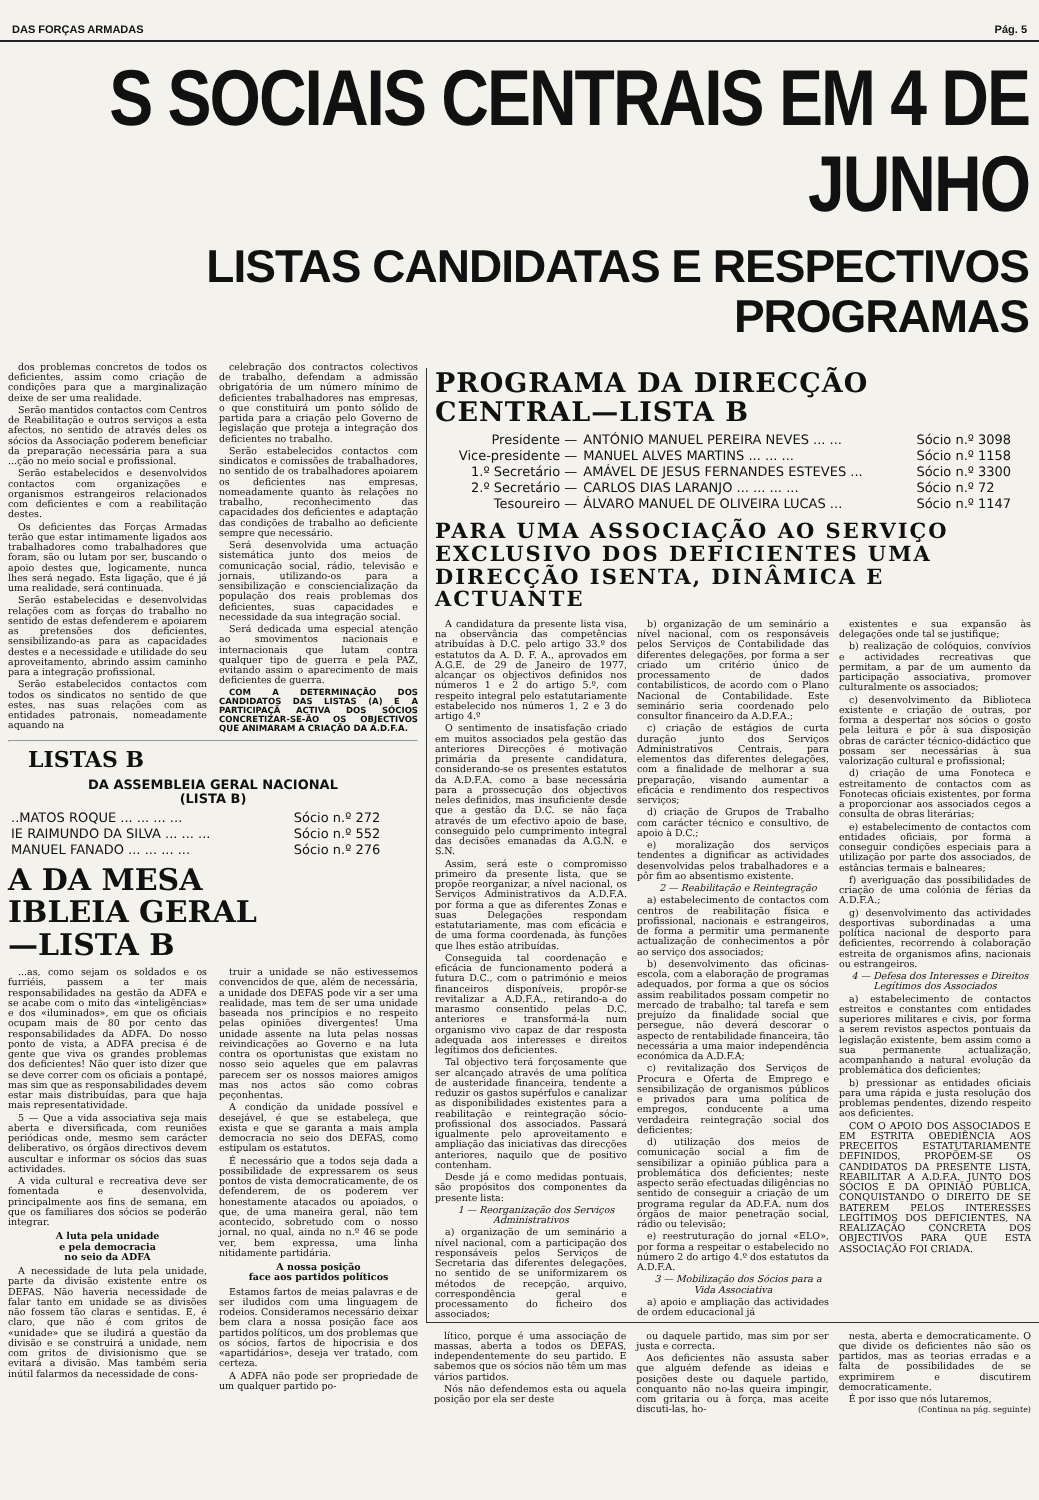DAS FORÇAS ARMADAS Pág. 5
S SOCIAIS CENTRAIS EM 4 DE JUNHO
LISTAS CANDIDATAS E RESPECTIVOS PROGRAMAS
dos problemas concretos de todos os deficientes, assim como criação de condições para que a marginalização deixe de ser uma realidade.
Serão mantidos contactos com Centros de Reabilitação e outros serviços a esta afectos, no sentido de através deles os sócios da Associação poderem beneficiar da preparação necessária para a sua ...ção no meio social e profissional.
Serão estabelecidos e desenvolvidos contactos com organizações e organismos estrangeiros relacionados com deficientes e com a reabilitação destes.
Os deficientes das Forças Armadas terão que estar intimamente ligados aos trabalhadores como trabalhadores que foram, são ou lutam por ser, buscando o apoio destes que, logicamente, nunca lhes será negado. Esta ligação, que é já uma realidade, será continuada.
Serão estabelecidas e desenvolvidas relações com as forças do trabalho no sentido de estas defenderem e apoiarem as pretensões dos deficientes, sensibilizando-as para as capacidades destes e a necessidade e utilidade do seu aproveitamento, abrindo assim caminho para a integração profissional.
Serão estabelecidos contactos com todos os sindicatos no sentido de que estes, nas suas relações com as entidades patronais, nomeadamente aquando na
celebração dos contractos colectivos de trabalho, defendam a admissão obrigatória de um número mínimo de deficientes trabalhadores nas empresas, o que constituirá um ponto sólido de partida para a criação pelo Governo de legislação que proteja a integração dos deficientes no trabalho.
Serão estabelecidos contactos com sindicatos e comissões de trabalhadores, no sentido de os trabalhadores apoiarem os deficientes nas empresas, nomeadamente quanto às relações no trabalho, reconhecimento das capacidades dos deficientes e adaptação das condições de trabalho ao deficiente sempre que necessário.
Será desenvolvida uma actuação sistemática junto dos meios de comunicação social, rádio, televisão e jornais, utilizando-os para a sensibilização e consciencialização da população dos reais problemas dos deficientes, suas capacidades e necessidade da sua integração social.
Será dedicada uma especial atenção ao smovimentos nacionais e internacionais que lutam contra qualquer tipo de guerra e pela PAZ, evitando assim o aparecimento de mais deficientes de guerra.
COM A DETERMINAÇÃO DOS CANDIDATOS DAS LISTAS (A) E A PARTICIPAÇÃ ACTIVA DOS SÓCIOS CONCRETIZAR-SE-ÃO OS OBJECTIVOS QUE ANIMARAM A CRIAÇÃO DA A.D.F.A.
LISTAS B
DA ASSEMBLEIA GERAL NACIONAL
(LISTA B)
| ..MATOS ROQUE ... ... ... ... | Sócio n.º 272 |
| IE RAIMUNDO DA SILVA ... ... ... | Sócio n.º 552 |
| MANUEL FANADO ... ... ... ... | Sócio n.º 276 |
A DA MESA
IBLEIA GERAL
—LISTA B
...as, como sejam os soldados e os furriéis, passem a ter mais responsabilidades na gestão da ADFA e se acabe com o mito das «inteligências» e dos «iluminados», em que os oficiais ocupam mais de 80 por cento das responsabilidades da ADFA. Do nosso ponto de vista, a ADFA precisa é de gente que viva os grandes problemas dos deficientes! Não quer isto dizer que se deve correr com os oficiais a pontapé, mas sim que as responsabilidades devem estar mais distribuídas, para que haja mais representatividade.
5 — Que a vida associativa seja mais aberta e diversificada, com reuniões periódicas onde, mesmo sem carácter deliberativo, os órgãos directivos devem auscultar e informar os sócios das suas actividades.
A vida cultural e recreativa deve ser fomentada e desenvolvida, principalmente aos fins de semana, em que os familiares dos sócios se poderão integrar.
A luta pela unidade
e pela democracia
no seio da ADFA
A necessidade de luta pela unidade, parte da divisão existente entre os DEFAS. Não haveria necessidade de falar tanto em unidade se as divisões não fossem tão claras e sentidas. E, é claro, que não é com gritos de «unidade» que se iludirá a questão da divisão e se construirá a unidade, nem com gritos de divisionismo que se evitará a divisão. Mas também seria inútil falarmos da necessidade de cons-
truir a unidade se não estivessemos convencidos de que, além de necessária, a unidade dos DEFAS pode vir a ser uma realidade, mas tem de ser uma unidade baseada nos princípios e no respeito pelas opiniões divergentes! Uma unidade assente na luta pelas nossas reivindicações ao Governo e na luta contra os oportunistas que existam no nosso seio aqueles que em palavras parecem ser os nossos maiores amigos mas nos actos são como cobras peçonhentas.
A condição da unidade possível e desejável, é que se estabeleça, que exista e que se garanta a mais ampla democracia no seio dos DEFAS, como estipulam os estatutos.
É necessário que a todos seja dada a possibilidade de expressarem os seus pontos de vista democraticamente, de os defenderem, de os poderem ver honestamente atacados ou apoiados, o que, de uma maneira geral, não tem acontecido, sobretudo com o nosso jornal, no qual, ainda no n.º 46 se pode ver, bem expressa, uma linha nitidamente partidária.
A nossa posição
face aos partidos políticos
Estamos fartos de meias palavras e de ser iludidos com uma linguagem de rodeios. Consideramos necessário deixar bem clara a nossa posição face aos partidos políticos, um dos problemas que os sócios, fartos de hipocrisia e dos «apartidários», deseja ver tratado, com certeza.
A ADFA não pode ser propriedade de um qualquer partido po-
PROGRAMA DA DIRECÇÃO
CENTRAL—LISTA B
| Presidente — | ANTÓNIO MANUEL PEREIRA NEVES ... ... | Sócio n.º 3098 |
| Vice-presidente — | MANUEL ALVES MARTINS ... ... ... | Sócio n.º 1158 |
| 1.º Secretário — | AMÁVEL DE JESUS FERNANDES ESTEVES ... | Sócio n.º 3300 |
| 2.º Secretário — | CARLOS DIAS LARANJO ... ... ... ... | Sócio n.º 72 |
| Tesoureiro — | ÁLVARO MANUEL DE OLIVEIRA LUCAS ... | Sócio n.º 1147 |
PARA UMA ASSOCIAÇÃO AO SERVIÇO EXCLUSIVO DOS DEFICIENTES UMA DIRECÇÃO ISENTA, DINÂMICA E ACTUANTE
A candidatura da presente lista visa, na observância das competências atribuídas à D.C. pelo artigo 33.º dos estatutos da A. D. F. A., aprovados em A.G.E. de 29 de Janeiro de 1977, alcançar os objectivos definidos nos números 1 e 2 do artigo 5.º, com respeito integral pelo estatutariamente estabelecido nos números 1, 2 e 3 do artigo 4.º
O sentimento de insatisfação criado em muitos associados pela gestão das anteriores Direcções é motivação primária da presente candidatura, considerando-se os presentes estatutos da A.D.F.A. como a base necessária para a prossecução dos objectivos neles definidos, mas insuficiente desde que a gestão da D.C. se não faça através de um efectivo apoio de base, conseguido pelo cumprimento integral das decisões emanadas da A.G.N. e S.N.
Assim, será este o compromisso primeiro da presente lista, que se propõe reorganizar, a nível nacional, os Serviços Administrativos da A.D.F.A. por forma a que as diferentes Zonas e suas Delegações respondam estatutariamente, mas com eficácia e de uma forma coordenada, às funções que lhes estão atribuídas.
Conseguida tal coordenação e eficácia de funcionamento poderá a futura D.C., com o património e meios financeiros disponíveis, propôr-se revitalizar a A.D.F.A., retirando-a do marasmo consentido pelas D.C. anteriores e transformá-la num organismo vivo capaz de dar resposta adequada aos interesses e direitos legítimos dos deficientes.
Tal objectivo terá forçosamente que ser alcançado através de uma política de austeridade financeira, tendente a reduzir os gastos supérfulos e canalizar as disponibilidades existentes para a reabilitação e reintegração sócio-profissional dos associados. Passará igualmente pelo aproveitamento e ampliação das iniciativas das direcções anteriores, naquilo que de positivo contenham.
Desde já e como medidas pontuais, são propósitos dos componentes da presente lista:
1 — Reorganização dos Serviços Administrativos
a) organização de um seminário a nível nacional, com a participação dos responsáveis pelos Serviços de Secretaria das diferentes delegações, no sentido de se uniformizarem os métodos de recepção, arquivo, correspondência geral e processamento do ficheiro dos associados;
b) organização de um seminário a nível nacional, com os responsáveis pelos Serviços de Contabilidade das diferentes delegações, por forma a ser criado um critério único de processamento de dados contabilísticos, de acordo com o Plano Nacional de Contabilidade. Este seminário seria coordenado pelo consultor financeiro da A.D.F.A.;
c) criação de estágios de curta duração junto dos Serviços Administrativos Centrais, para elementos das diferentes delegações, com a finalidade de melhorar a sua preparação, visando aumentar a eficácia e rendimento dos respectivos serviços;
d) criação de Grupos de Trabalho com carácter técnico e consultivo, de apoio à D.C.;
e) moralização dos serviços tendentes a dignificar as actividades desenvolvidas pelos trabalhadores e a pôr fim ao absentismo existente.
2 — Reabilitação e Reintegração
a) estabelecimento de contactos com centros de reabilitação física e profissional, nacionais e estrangeiros, de forma a permitir uma permanente actualização de conhecimentos a pôr ao serviço dos associados;
b) desenvolvimento das oficinas-escola, com a elaboração de programas adequados, por forma a que os sócios assim reabilitados possam competir no mercado de trabalho; tal tarefa e sem prejuízo da finalidade social que persegue, não deverá descorar o aspecto de rentabilidade financeira, tão necessária a uma maior independência económica da A.D.F.A;
c) revitalização dos Serviços de Procura e Oferta de Emprego e sensibilização de organismos públicos e privados para uma política de empregos, conducente a uma verdadeira reintegração social dos deficientes;
d) utilização dos meios de comunicação social a fim de sensibilizar a opinião pública para a problemática dos deficientes; neste aspecto serão efectuadas diligências no sentido de conseguir a criação de um programa regular da AD.F.A. num dos órgãos de maior penetração social, rádio ou televisão;
e) reestruturação do jornal «ELO», por forma a respeitar o estabelecido no número 2 do artigo 4.º dos estatutos da A.D.F.A.
3 — Mobilização dos Sócios para a Vida Associativa
a) apoio e ampliação das actividades de ordem educacional já
existentes e sua expansão às delegações onde tal se justifique;
b) realização de colóquios, convívios e actividades recreativas que permitam, a par de um aumento da participação associativa, promover culturalmente os associados;
c) desenvolvimento da Biblioteca existente e criação de outras, por forma a despertar nos sócios o gosto pela leitura e pôr à sua disposição obras de carácter técnico-didáctico que possam ser necessárias à sua valorização cultural e profissional;
d) criação de uma Fonoteca e estreitamento de contactos com as Fonotecas oficiais existentes, por forma a proporcionar aos associados cegos a consulta de obras literárias;
e) estabelecimento de contactos com entidades oficiais, por forma a conseguir condições especiais para a utilização por parte dos associados, de estâncias termais e balneares;
f) averiguação das possibilidades de criação de uma colónia de férias da A.D.F.A.;
g) desenvolvimento das actividades desportivas subordinadas a uma política nacional de desporto para deficientes, recorrendo à colaboração estreita de organismos afins, nacionais ou estrangeiros.
4 — Defesa dos Interesses e Direitos Legítimos dos Associados
a) estabelecimento de contactos estreitos e constantes com entidades superiores militares e civis, por forma a serem revistos aspectos pontuais da legislação existente, bem assim como a sua permanente actualização, acompanhando a natural evolução da problemática dos deficientes;
b) pressionar as entidades oficiais para uma rápida e justa resolução dos problemas pendentes, dizendo respeito aos deficientes.
COM O APOIO DOS ASSOCIADOS E EM ESTRITA OBEDIÊNCIA AOS PRECEITOS ESTATUTARIAMENTE DEFINIDOS, PROPÕEM-SE OS CANDIDATOS DA PRESENTE LISTA, REABILITAR A A.D.F.A. JUNTO DOS SÓCIOS E DA OPINIÃO PÚBLICA, CONQUISTANDO O DIREITO DE SE BATEREM PELOS INTERESSES LEGÍTIMOS DOS DEFICIENTES, NA REALIZAÇÃO CONCRETA DOS OBJECTIVOS PARA QUE ESTA ASSOCIAÇÃO FOI CRIADA.
lítico, porque é uma associação de massas, aberta a todos os DEFAS, independentemente do seu partido. E sabemos que os sócios não têm um mas vários partidos.
Nós não defendemos esta ou aquela posição por ela ser deste
ou daquele partido, mas sim por ser justa e correcta.
Aos deficientes não assusta saber que alguém defende as ideias e posições deste ou daquele partido, conquanto não no-las queira impingir, com gritaria ou à força, mas aceite discuti-las, ho-
nesta, aberta e democraticamente. O que divide os deficientes não são os partidos, mas as teorias erradas e a falta de possibilidades de se exprimirem e discutirem democraticamente.
É por isso que nós lutaremos,
(Continua na pág. seguinte)